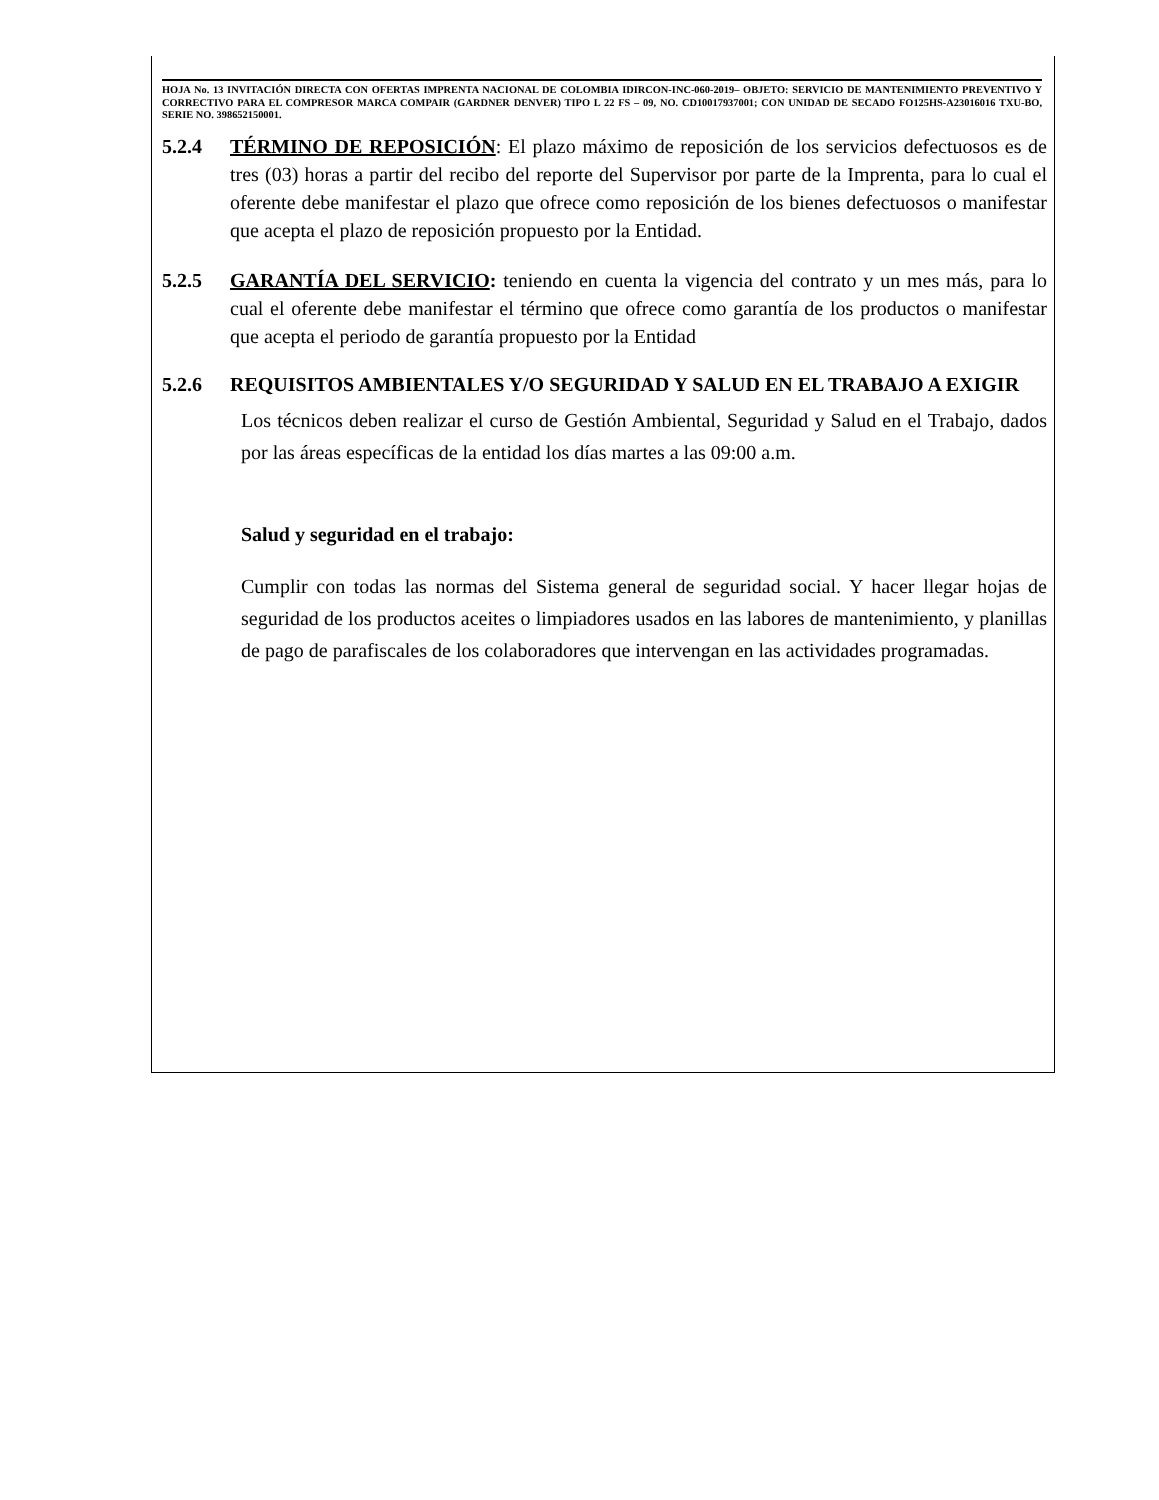HOJA No. 13 INVITACIÓN DIRECTA CON OFERTAS IMPRENTA NACIONAL DE COLOMBIA IDIRCON-INC-060-2019– OBJETO: SERVICIO DE MANTENIMIENTO PREVENTIVO Y CORRECTIVO PARA EL COMPRESOR MARCA COMPAIR (GARDNER DENVER) TIPO L 22 FS – 09, NO. CD10017937001; CON UNIDAD DE SECADO FO125HS-A23016016 TXU-BO, SERIE NO. 398652150001.
5.2.4 TÉRMINO DE REPOSICIÓN: El plazo máximo de reposición de los servicios defectuosos es de tres (03) horas a partir del recibo del reporte del Supervisor por parte de la Imprenta, para lo cual el oferente debe manifestar el plazo que ofrece como reposición de los bienes defectuosos o manifestar que acepta el plazo de reposición propuesto por la Entidad.
5.2.5 GARANTÍA DEL SERVICIO: teniendo en cuenta la vigencia del contrato y un mes más, para lo cual el oferente debe manifestar el término que ofrece como garantía de los productos o manifestar que acepta el periodo de garantía propuesto por la Entidad
5.2.6 REQUISITOS AMBIENTALES Y/O SEGURIDAD Y SALUD EN EL TRABAJO A EXIGIR
Los técnicos deben realizar el curso de Gestión Ambiental, Seguridad y Salud en el Trabajo, dados por las áreas específicas de la entidad los días martes a las 09:00 a.m.
Salud y seguridad en el trabajo:
Cumplir con todas las normas del Sistema general de seguridad social. Y hacer llegar hojas de seguridad de los productos aceites o limpiadores usados en las labores de mantenimiento, y planillas de pago de parafiscales de los colaboradores que intervengan en las actividades programadas.